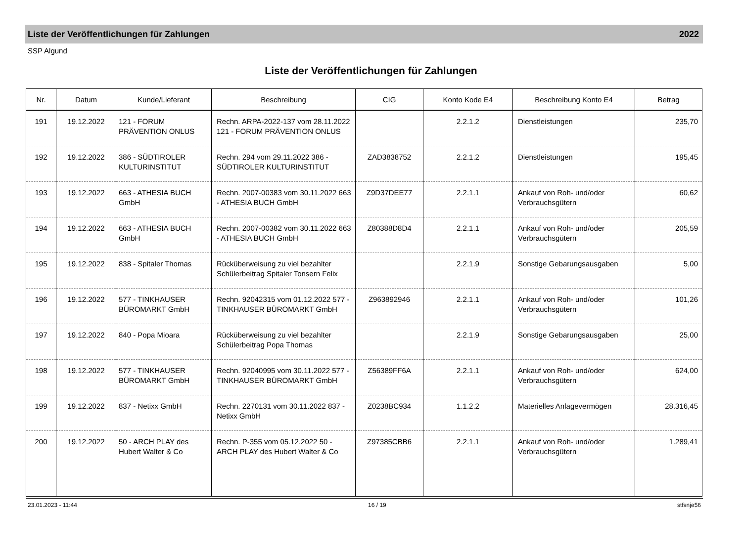Liste der Veröffentlichungen für Zahlungen 2022
SSP Algund
Liste der Veröffentlichungen für Zahlungen
| Nr. | Datum | Kunde/Lieferant | Beschreibung | CIG | Konto Kode E4 | Beschreibung Konto E4 | Betrag |
| --- | --- | --- | --- | --- | --- | --- | --- |
| 191 | 19.12.2022 | 121 - FORUM PRÄVENTION ONLUS | Rechn. ARPA-2022-137 vom 28.11.2022 121 - FORUM PRÄVENTION ONLUS | | 2.2.1.2 | Dienstleistungen | 235,70 |
| 192 | 19.12.2022 | 386 - SÜDTIROLER KULTURINSTITUT | Rechn. 294 vom 29.11.2022 386 - SÜDTIROLER KULTURINSTITUT | ZAD3838752 | 2.2.1.2 | Dienstleistungen | 195,45 |
| 193 | 19.12.2022 | 663 - ATHESIA BUCH GmbH | Rechn. 2007-00383 vom 30.11.2022 663 - ATHESIA BUCH GmbH | Z9D37DEE77 | 2.2.1.1 | Ankauf von Roh- und/oder Verbrauchsgütern | 60,62 |
| 194 | 19.12.2022 | 663 - ATHESIA BUCH GmbH | Rechn. 2007-00382 vom 30.11.2022 663 - ATHESIA BUCH GmbH | Z80388D8D4 | 2.2.1.1 | Ankauf von Roh- und/oder Verbrauchsgütern | 205,59 |
| 195 | 19.12.2022 | 838 - Spitaler Thomas | Rücküberweisung zu viel bezahlter Schülerbeitrag Spitaler Tonsern Felix | | 2.2.1.9 | Sonstige Gebarungsausgaben | 5,00 |
| 196 | 19.12.2022 | 577 - TINKHAUSER BÜROMARKT GmbH | Rechn. 92042315 vom 01.12.2022 577 - TINKHAUSER BÜROMARKT GmbH | Z963892946 | 2.2.1.1 | Ankauf von Roh- und/oder Verbrauchsgütern | 101,26 |
| 197 | 19.12.2022 | 840 - Popa Mioara | Rücküberweisung zu viel bezahlter Schülerbeitrag Popa Thomas | | 2.2.1.9 | Sonstige Gebarungsausgaben | 25,00 |
| 198 | 19.12.2022 | 577 - TINKHAUSER BÜROMARKT GmbH | Rechn. 92040995 vom 30.11.2022 577 - TINKHAUSER BÜROMARKT GmbH | Z56389FF6A | 2.2.1.1 | Ankauf von Roh- und/oder Verbrauchsgütern | 624,00 |
| 199 | 19.12.2022 | 837 - Netixx GmbH | Rechn. 2270131 vom 30.11.2022 837 - Netixx GmbH | Z0238BC934 | 1.1.2.2 | Materielles Anlagevermögen | 28.316,45 |
| 200 | 19.12.2022 | 50 - ARCH PLAY des Hubert Walter & Co | Rechn. P-355 vom 05.12.2022 50 - ARCH PLAY des Hubert Walter & Co | Z97385CBB6 | 2.2.1.1 | Ankauf von Roh- und/oder Verbrauchsgütern | 1.289,41 |
23.01.2023 - 11:44 16 / 19 stfsnje56